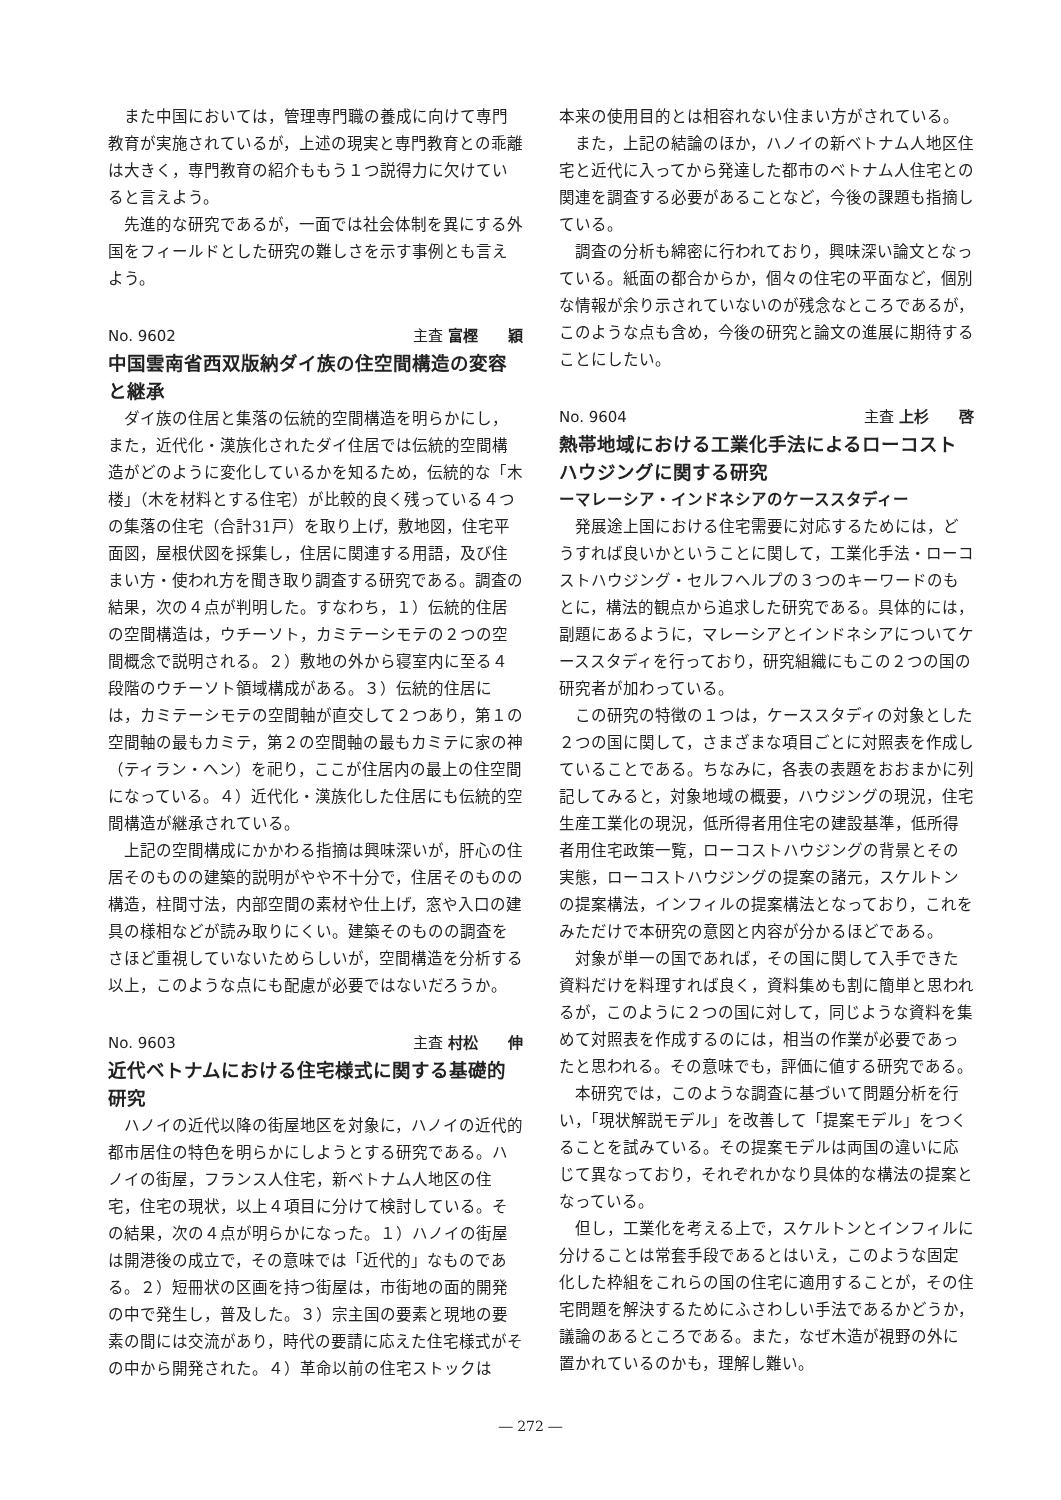また中国においては，管理専門職の養成に向けて専門教育が実施されているが，上述の現実と専門教育との乖離は大きく，専門教育の紹介ももう１つ説得力に欠けていると言えよう。
先進的な研究であるが，一面では社会体制を異にする外国をフィールドとした研究の難しさを示す事例とも言えよう。
No. 9602 主査 富樫　　穎
中国雲南省西双版納ダイ族の住空間構造の変容と継承
ダイ族の住居と集落の伝統的空間構造を明らかにし，また，近代化・漢族化されたダイ住居では伝統的空間構造がどのように変化しているかを知るため，伝統的な「木楼」（木を材料とする住宅）が比較的良く残っている４つの集落の住宅（合計31戸）を取り上げ，敷地図，住宅平面図，屋根伏図を採集し，住居に関連する用語，及び住まい方・使われ方を聞き取り調査する研究である。調査の結果，次の４点が判明した。すなわち，１）伝統的住居の空間構造は，ウチーソト，カミテーシモテの２つの空間概念で説明される。２）敷地の外から寝室内に至る４段階のウチーソト領域構成がある。３）伝統的住居には，カミテーシモテの空間軸が直交して２つあり，第１の空間軸の最もカミテ，第２の空間軸の最もカミテに家の神（ティラン・ヘン）を祀り，ここが住居内の最上の住空間になっている。４）近代化・漢族化した住居にも伝統的空間構造が継承されている。
上記の空間構成にかかわる指摘は興味深いが，肝心の住居そのものの建築的説明がやや不十分で，住居そのものの構造，柱間寸法，内部空間の素材や仕上げ，窓や入口の建具の様相などが読み取りにくい。建築そのものの調査をさほど重視していないためらしいが，空間構造を分析する以上，このような点にも配慮が必要ではないだろうか。
No. 9603 主査 村松　　伸
近代ベトナムにおける住宅様式に関する基礎的研究
ハノイの近代以降の街屋地区を対象に，ハノイの近代的都市居住の特色を明らかにしようとする研究である。ハノイの街屋，フランス人住宅，新ベトナム人地区の住宅，住宅の現状，以上４項目に分けて検討している。その結果，次の４点が明らかになった。１）ハノイの街屋は開港後の成立で，その意味では「近代的」なものである。２）短冊状の区画を持つ街屋は，市街地の面的開発の中で発生し，普及した。３）宗主国の要素と現地の要素の間には交流があり，時代の要請に応えた住宅様式がその中から開発された。４）革命以前の住宅ストックは
本来の使用目的とは相容れない住まい方がされている。
また，上記の結論のほか，ハノイの新ベトナム人地区住宅と近代に入ってから発達した都市のベトナム人住宅との関連を調査する必要があることなど，今後の課題も指摘している。
調査の分析も綿密に行われており，興味深い論文となっている。紙面の都合からか，個々の住宅の平面など，個別な情報が余り示されていないのが残念なところであるが，このような点も含め，今後の研究と論文の進展に期待することにしたい。
No. 9604 主査 上杉　　啓
熱帯地域における工業化手法によるローコストハウジングに関する研究
ーマレーシア・インドネシアのケーススタディー
発展途上国における住宅需要に対応するためには，どうすれば良いかということに関して，工業化手法・ローコストハウジング・セルフヘルプの３つのキーワードのもとに，構法的観点から追求した研究である。具体的には，副題にあるように，マレーシアとインドネシアについてケーススタディを行っており，研究組織にもこの２つの国の研究者が加わっている。
この研究の特徴の１つは，ケーススタディの対象とした２つの国に関して，さまざまな項目ごとに対照表を作成していることである。ちなみに，各表の表題をおおまかに列記してみると，対象地域の概要，ハウジングの現況，住宅生産工業化の現況，低所得者用住宅の建設基準，低所得者用住宅政策一覧，ローコストハウジングの背景とその実態，ローコストハウジングの提案の諸元，スケルトンの提案構法，インフィルの提案構法となっており，これをみただけで本研究の意図と内容が分かるほどである。
対象が単一の国であれば，その国に関して入手できた資料だけを料理すれば良く，資料集めも割に簡単と思われるが，このように２つの国に対して，同じような資料を集めて対照表を作成するのには，相当の作業が必要であったと思われる。その意味でも，評価に値する研究である。
本研究では，このような調査に基づいて問題分析を行い，「現状解説モデル」を改善して「提案モデル」をつくることを試みている。その提案モデルは両国の違いに応じて異なっており，それぞれかなり具体的な構法の提案となっている。
但し，工業化を考える上で，スケルトンとインフィルに分けることは常套手段であるとはいえ，このような固定化した枠組をこれらの国の住宅に適用することが，その住宅問題を解決するためにふさわしい手法であるかどうか，議論のあるところである。また，なぜ木造が視野の外に置かれているのかも，理解し難い。
― 272 ―